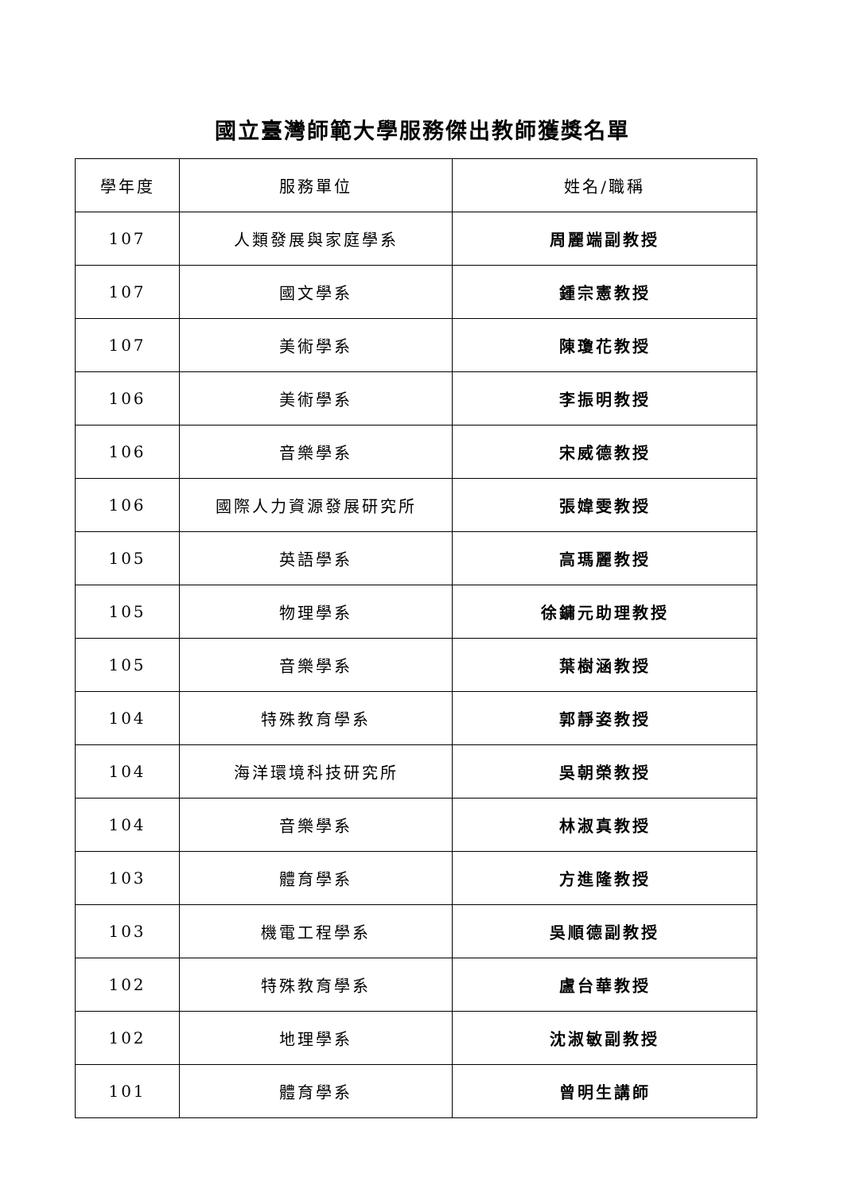國立臺灣師範大學服務傑出教師獲獎名單
| 學年度 | 服務單位 | 姓名/職稱 |
| --- | --- | --- |
| 107 | 人類發展與家庭學系 | 周麗端副教授 |
| 107 | 國文學系 | 鍾宗憲教授 |
| 107 | 美術學系 | 陳瓊花教授 |
| 106 | 美術學系 | 李振明教授 |
| 106 | 音樂學系 | 宋威德教授 |
| 106 | 國際人力資源發展研究所 | 張媁雯教授 |
| 105 | 英語學系 | 高瑪麗教授 |
| 105 | 物理學系 | 徐鏞元助理教授 |
| 105 | 音樂學系 | 葉樹涵教授 |
| 104 | 特殊教育學系 | 郭靜姿教授 |
| 104 | 海洋環境科技研究所 | 吳朝榮教授 |
| 104 | 音樂學系 | 林淑真教授 |
| 103 | 體育學系 | 方進隆教授 |
| 103 | 機電工程學系 | 吳順德副教授 |
| 102 | 特殊教育學系 | 盧台華教授 |
| 102 | 地理學系 | 沈淑敏副教授 |
| 101 | 體育學系 | 曾明生講師 |